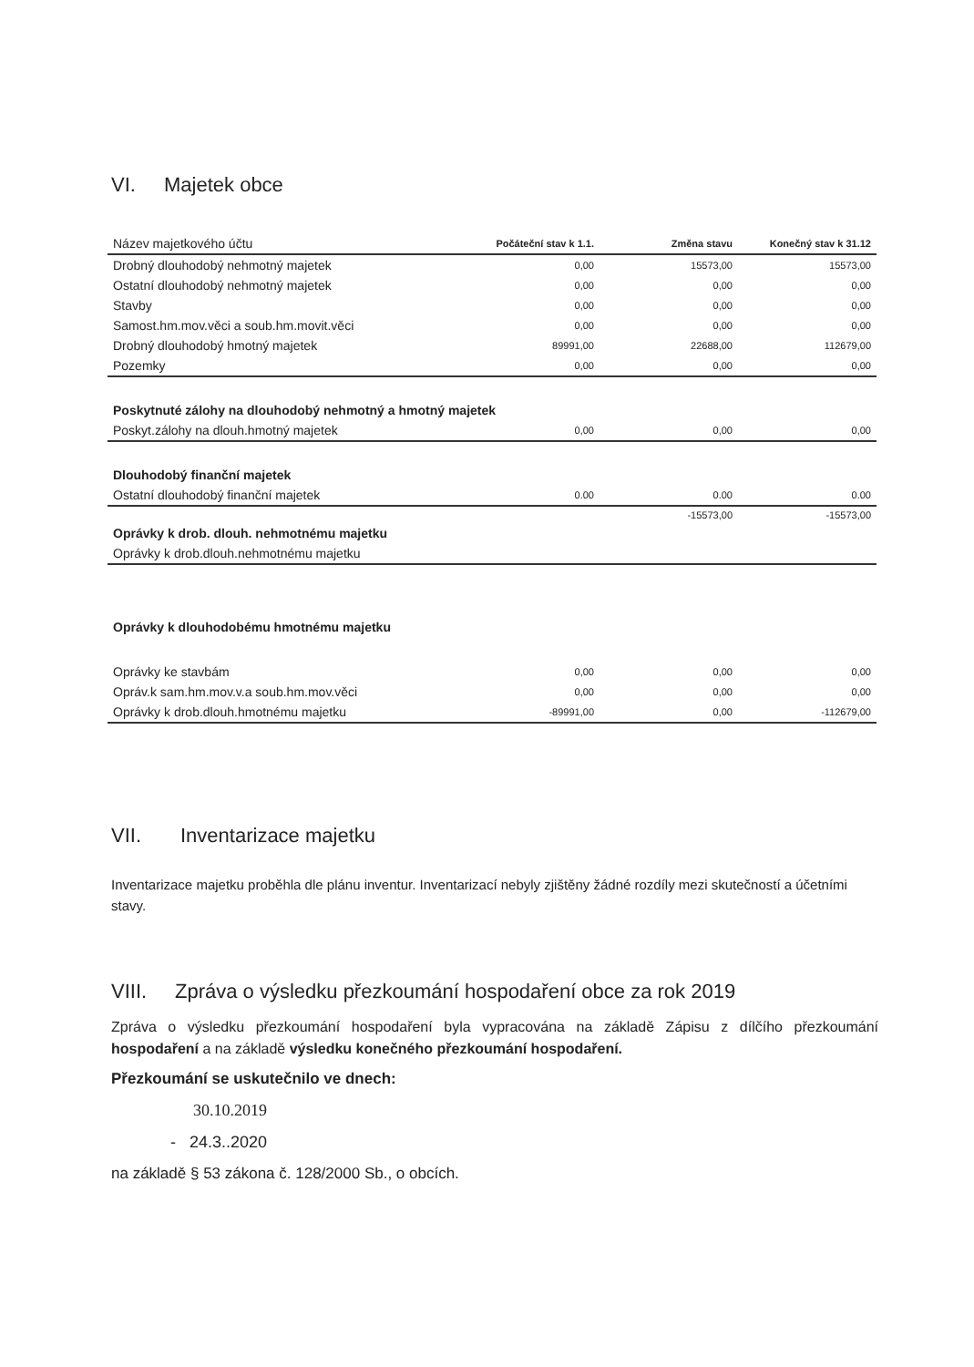VI. Majetek obce
| Název majetkového účtu | Počáteční stav k 1.1. | Změna stavu | Konečný stav k 31.12 |
| --- | --- | --- | --- |
| Drobný dlouhodobý nehmotný majetek | 0,00 | 15573,00 | 15573,00 |
| Ostatní dlouhodobý nehmotný majetek | 0,00 | 0,00 | 0,00 |
| Stavby | 0,00 | 0,00 | 0,00 |
| Samost.hm.mov.věci a soub.hm.movit.věci | 0,00 | 0,00 | 0,00 |
| Drobný dlouhodobý hmotný majetek | 89991,00 | 22688,00 | 112679,00 |
| Pozemky | 0,00 | 0,00 | 0,00 |
| Poskytnuté zálohy na dlouhodobý nehmotný a hmotný majetek | | | |
| Poskyt.zálohy na dlouh.hmotný majetek | 0,00 | 0,00 | 0,00 |
| Dlouhodobý finanční majetek | | | |
| Ostatní dlouhodobý finanční majetek | 0.00 | 0.00 | 0.00 |
| | | -15573,00 | -15573,00 |
| Oprávky k drob. dlouh. nehmotnému majetku | | | |
| Oprávky k drob.dlouh.nehmotnému majetku | | | |
| Oprávky k dlouhodobému hmotnému majetku | | | |
| Oprávky ke stavbám | 0,00 | 0,00 | 0,00 |
| Opráv.k sam.hm.mov.v.a soub.hm.mov.věci | 0,00 | 0,00 | 0,00 |
| Oprávky k drob.dlouh.hmotnému majetku | -89991,00 | 0,00 | -112679,00 |
VII. Inventarizace majetku
Inventarizace majetku proběhla dle plánu inventur. Inventarizací nebyly zjištěny žádné rozdíly mezi skutečností a účetními stavy.
VIII. Zpráva o výsledku přezkoumání hospodaření obce za rok 2019
Zpráva o výsledku přezkoumání hospodaření byla vypracována na základě Zápisu z dílčího přezkoumání hospodaření a na základě výsledku konečného přezkoumání hospodaření.
Přezkoumání se uskutečnilo ve dnech:
30.10.2019
- 24.3..2020
na základě § 53 zákona č. 128/2000 Sb., o obcích.